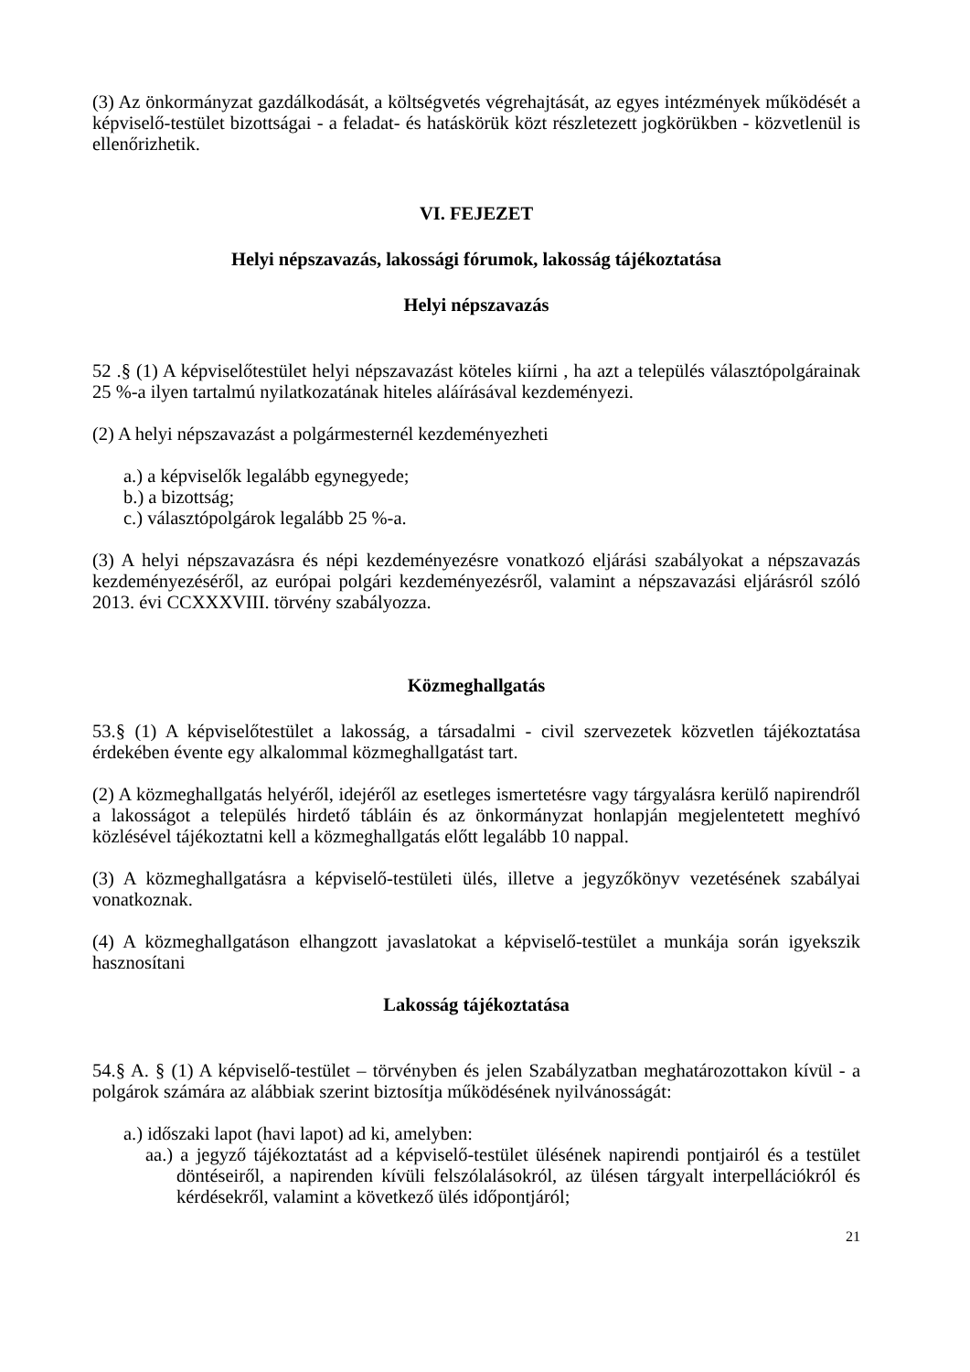(3) Az önkormányzat gazdálkodását, a költségvetés végrehajtását, az egyes intézmények működését a képviselő-testület bizottságai - a feladat- és hatáskörük közt részletezett jogkörükben - közvetlenül is ellenőrizhetik.
VI. FEJEZET
Helyi népszavazás, lakossági fórumok, lakosság tájékoztatása
Helyi népszavazás
52 .§ (1) A képviselőtestület helyi népszavazást köteles kiírni , ha azt a település választópolgárainak 25 %-a ilyen tartalmú nyilatkozatának hiteles aláírásával kezdeményezi.
(2) A helyi népszavazást a polgármesternél kezdeményezheti
a.) a képviselők legalább egynegyede;
b.) a bizottság;
c.) választópolgárok legalább 25 %-a.
(3) A helyi népszavazásra és népi kezdeményezésre vonatkozó eljárási szabályokat a népszavazás kezdeményezéséről, az európai polgári kezdeményezésről, valamint a népszavazási eljárásról szóló 2013. évi CCXXXVIII. törvény szabályozza.
Közmeghallgatás
53.§ (1) A képviselőtestület a lakosság, a társadalmi - civil szervezetek közvetlen tájékoztatása érdekében évente egy alkalommal közmeghallgatást tart.
(2) A közmeghallgatás helyéről, idejéről az esetleges ismertetésre vagy tárgyalásra kerülő napirendről a lakosságot a település hirdető tábláin és az önkormányzat honlapján megjelentetett meghívó közlésével tájékoztatni kell a közmeghallgatás előtt legalább 10 nappal.
(3) A közmeghallgatásra a képviselő-testületi ülés, illetve a jegyzőkönyv vezetésének szabályai vonatkoznak.
(4) A közmeghallgatáson elhangzott javaslatokat a képviselő-testület a munkája során igyekszik hasznosítani
Lakosság tájékoztatása
54.§ A. § (1) A képviselő-testület – törvényben és jelen Szabályzatban meghatározottakon kívül - a polgárok számára az alábbiak szerint biztosítja működésének nyilvánosságát:
a.) időszaki lapot (havi lapot) ad ki, amelyben:
aa.) a jegyző tájékoztatást ad a képviselő-testület ülésének napirendi pontjairól és a testület döntéseiről, a napirenden kívüli felszólalásokról, az ülésen tárgyalt interpellációkról és kérdésekről, valamint a következő ülés időpontjáról;
21